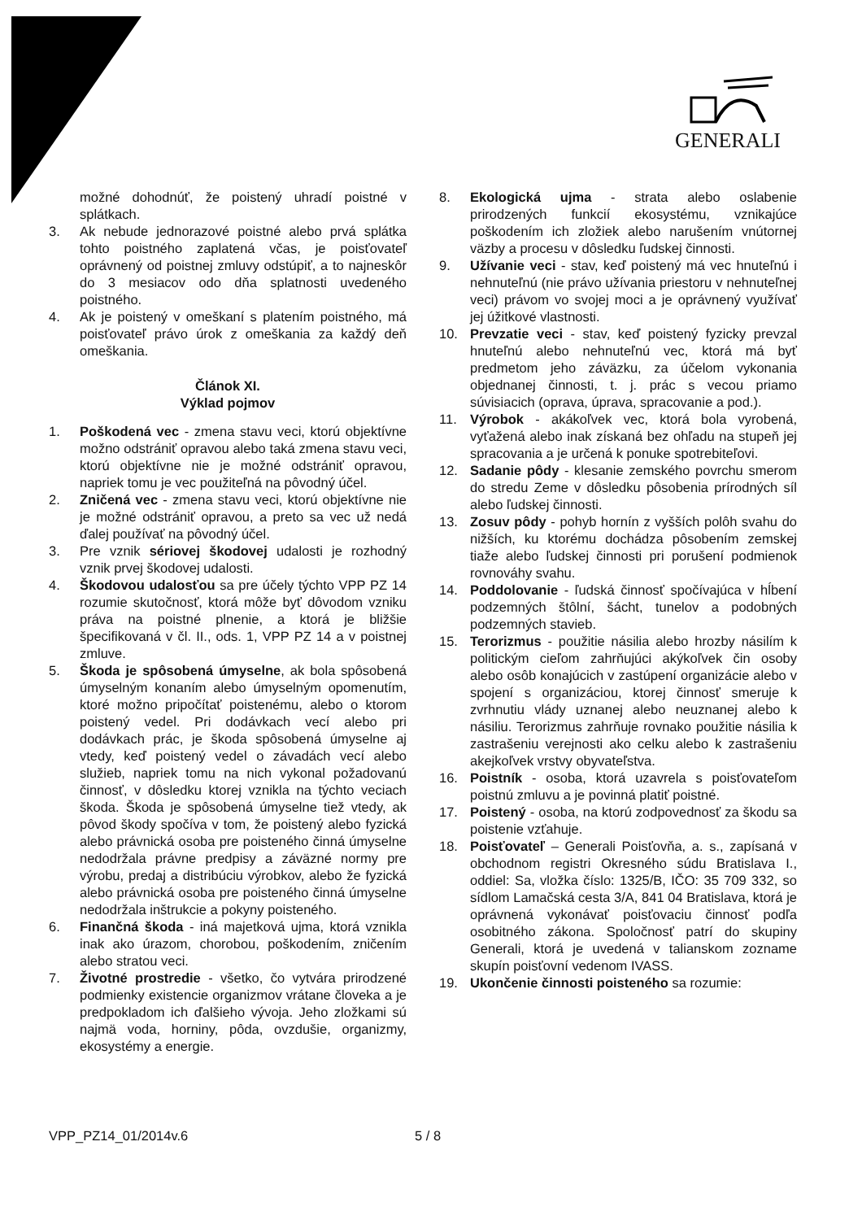GENERALI
možné dohodnúť, že poistený uhradí poistné v splátkach.
3. Ak nebude jednorazové poistné alebo prvá splátka tohto poistného zaplatená včas, je poisťovateľ oprávnený od poistnej zmluvy odstúpiť, a to najneskôr do 3 mesiacov odo dňa splatnosti uvedeného poistného.
4. Ak je poistený v omeškaní s platením poistného, má poisťovateľ právo úrok z omeškania za každý deň omeškania.
Článok XI.
Výklad pojmov
1. Poškodená vec - zmena stavu veci, ktorú objektívne možno odstrániť opravou alebo taká zmena stavu veci, ktorú objektívne nie je možné odstrániť opravou, napriek tomu je vec použiteľná na pôvodný účel.
2. Zničená vec - zmena stavu veci, ktorú objektívne nie je možné odstrániť opravou, a preto sa vec už nedá ďalej používať na pôvodný účel.
3. Pre vznik sériovej škodovej udalosti je rozhodný vznik prvej škodovej udalosti.
4. Škodovou udalosťou sa pre účely týchto VPP PZ 14 rozumie skutočnosť, ktorá môže byť dôvodom vzniku práva na poistné plnenie, a ktorá je bližšie špecifikovaná v čl. II., ods. 1, VPP PZ 14 a v poistnej zmluve.
5. Škoda je spôsobená úmyselne, ak bola spôsobená úmyselným konaním alebo úmyselným opomenutím, ktoré možno pripočítať poistenému, alebo o ktorom poistený vedel. Pri dodávkach vecí alebo pri dodávkach prác, je škoda spôsobená úmyselne aj vtedy, keď poistený vedel o závadách vecí alebo služieb, napriek tomu na nich vykonal požadovanú činnosť, v dôsledku ktorej vznikla na týchto veciach škoda. Škoda je spôsobená úmyselne tiež vtedy, ak pôvod škody spočíva v tom, že poistený alebo fyzická alebo právnická osoba pre poisteného činná úmyselne nedodržala právne predpisy a záväzné normy pre výrobu, predaj a distribúciu výrobkov, alebo že fyzická alebo právnická osoba pre poisteného činná úmyselne nedodržala inštrukcie a pokyny poisteného.
6. Finančná škoda - iná majetková ujma, ktorá vznikla inak ako úrazom, chorobou, poškodením, zničením alebo stratou veci.
7. Životné prostredie - všetko, čo vytvára prirodzené podmienky existencie organizmov vrátane človeka a je predpokladom ich ďalšieho vývoja. Jeho zložkami sú najmä voda, horniny, pôda, ovzdušie, organizmy, ekosystémy a energie.
8. Ekologická ujma - strata alebo oslabenie prirodzených funkcií ekosystému, vznikajúce poškodením ich zložiek alebo narušením vnútornej väzby a procesu v dôsledku ľudskej činnosti.
9. Užívanie veci - stav, keď poistený má vec hnuteľnú i nehnuteľnú (nie právo užívania priestoru v nehnuteľnej veci) právom vo svojej moci a je oprávnený využívať jej úžitkové vlastnosti.
10. Prevzatie veci - stav, keď poistený fyzicky prevzal hnuteľnú alebo nehnuteľnú vec, ktorá má byť predmetom jeho záväzku, za účelom vykonania objednanej činnosti, t. j. prác s vecou priamo súvisiacich (oprava, úprava, spracovanie a pod.).
11. Výrobok - akákoľvek vec, ktorá bola vyrobená, vyťažená alebo inak získaná bez ohľadu na stupeň jej spracovania a je určená k ponuke spotrebiteľovi.
12. Sadanie pôdy - klesanie zemského povrchu smerom do stredu Zeme v dôsledku pôsobenia prírodných síl alebo ľudskej činnosti.
13. Zosuv pôdy - pohyb hornín z vyšších polôh svahu do nižších, ku ktorému dochádza pôsobením zemskej tiaže alebo ľudskej činnosti pri porušení podmienok rovnováhy svahu.
14. Poddolovanie - ľudská činnosť spočívajúca v hĺbení podzemných štôlní, šácht, tunelov a podobných podzemných stavieb.
15. Terorizmus - použitie násilia alebo hrozby násilím k politickým cieľom zahrňujúci akýkoľvek čin osoby alebo osôb konajúcich v zastúpení organizácie alebo v spojení s organizáciou, ktorej činnosť smeruje k zvrhnutiu vlády uznanej alebo neuznanej alebo k násiliu. Terorizmus zahrňuje rovnako použitie násilia k zastrašeniu verejnosti ako celku alebo k zastrašeniu akejkoľvek vrstvy obyvateľstva.
16. Poistník - osoba, ktorá uzavrela s poisťovateľom poistnú zmluvu a je povinná platiť poistné.
17. Poistený - osoba, na ktorú zodpovednosť za škodu sa poistenie vzťahuje.
18. Poisťovateľ – Generali Poisťovňa, a. s., zapísaná v obchodnom registri Okresného súdu Bratislava I., oddiel: Sa, vložka číslo: 1325/B, IČO: 35 709 332, so sídlom Lamačská cesta 3/A, 841 04 Bratislava, ktorá je oprávnená vykonávať poisťovaciu činnosť podľa osobitného zákona. Spoločnosť patrí do skupiny Generali, ktorá je uvedená v talianskom zozname skupín poisťovní vedenom IVASS.
19. Ukončenie činnosti poisteného sa rozumie:
VPP_PZ14_01/2014v.6 5 / 8